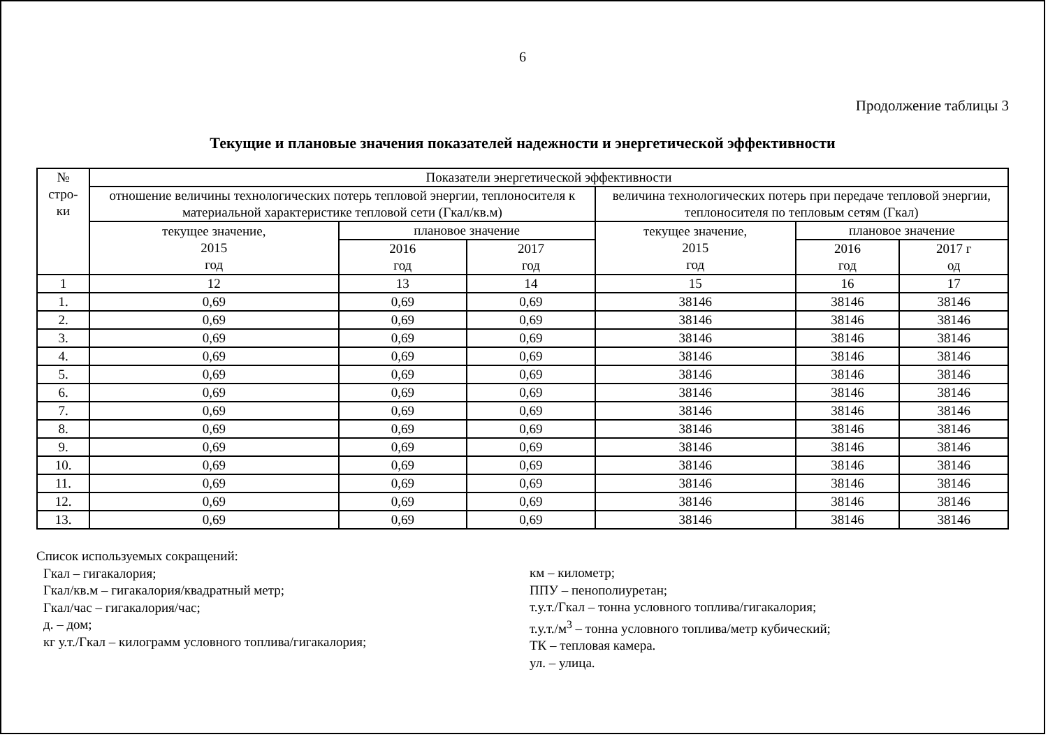6
Продолжение таблицы 3
Текущие и плановые значения показателей надежности и энергетической эффективности
| № стро- ки | Показатели энергетической эффективности | | | | | |
| --- | --- | --- | --- | --- | --- | --- |
| | отношение величины технологических потерь тепловой энергии, теплоносителя к материальной характеристике тепловой сети (Гкал/кв.м) | | | величина технологических потерь при передаче тепловой энергии, теплоносителя по тепловым сетям (Гкал) | | |
| | текущее значение, 2015 год | плановое значение | | текущее значение, 2015 год | плановое значение | |
| | | 2016 год | 2017 год | | 2016 год | 2017 г од |
| 1 | 12 | 13 | 14 | 15 | 16 | 17 |
| 1. | 0,69 | 0,69 | 0,69 | 38146 | 38146 | 38146 |
| 2. | 0,69 | 0,69 | 0,69 | 38146 | 38146 | 38146 |
| 3. | 0,69 | 0,69 | 0,69 | 38146 | 38146 | 38146 |
| 4. | 0,69 | 0,69 | 0,69 | 38146 | 38146 | 38146 |
| 5. | 0,69 | 0,69 | 0,69 | 38146 | 38146 | 38146 |
| 6. | 0,69 | 0,69 | 0,69 | 38146 | 38146 | 38146 |
| 7. | 0,69 | 0,69 | 0,69 | 38146 | 38146 | 38146 |
| 8. | 0,69 | 0,69 | 0,69 | 38146 | 38146 | 38146 |
| 9. | 0,69 | 0,69 | 0,69 | 38146 | 38146 | 38146 |
| 10. | 0,69 | 0,69 | 0,69 | 38146 | 38146 | 38146 |
| 11. | 0,69 | 0,69 | 0,69 | 38146 | 38146 | 38146 |
| 12. | 0,69 | 0,69 | 0,69 | 38146 | 38146 | 38146 |
| 13. | 0,69 | 0,69 | 0,69 | 38146 | 38146 | 38146 |
Список используемых сокращений:
Гкал – гигакалория;
Гкал/кв.м – гигакалория/квадратный метр;
Гкал/час – гигакалория/час;
д. – дом;
кг у.т./Гкал – килограмм условного топлива/гигакалория;
км – километр;
ППУ – пенополиуретан;
т.у.т./Гкал – тонна условного топлива/гигакалория;
т.у.т./м<sup>3</sup> – тонна условного топлива/метр кубический;
ТК – тепловая камера.
ул. – улица.